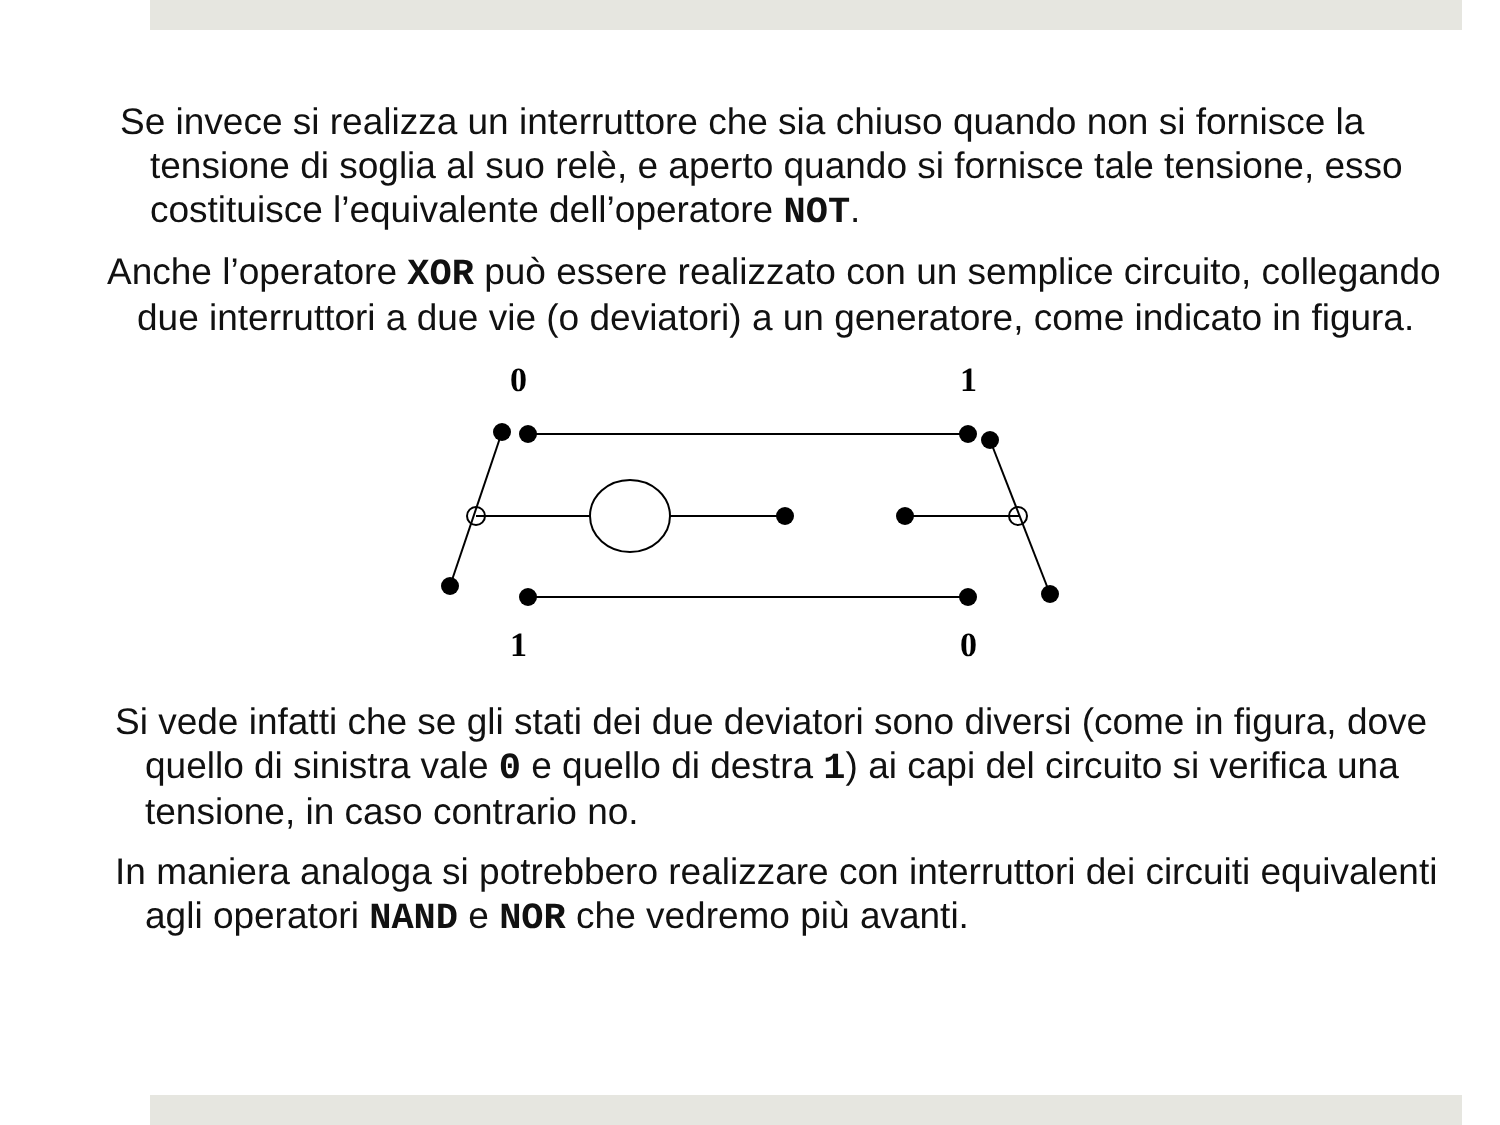Se invece si realizza un interruttore che sia chiuso quando non si fornisce la tensione di soglia al suo relè, e aperto quando si fornisce tale tensione, esso costituisce l’equivalente dell’operatore NOT.
Anche l’operatore XOR può essere realizzato con un semplice circuito, collegando due interruttori a due vie (o deviatori) a un generatore, come indicato in figura.
0
1
1
0
Si vede infatti che se gli stati dei due deviatori sono diversi (come in figura, dove quello di sinistra vale 0 e quello di destra 1) ai capi del circuito si verifica una tensione, in caso contrario no.
In maniera analoga si potrebbero realizzare con interruttori dei circuiti equivalenti agli operatori NAND e NOR che vedremo più avanti.